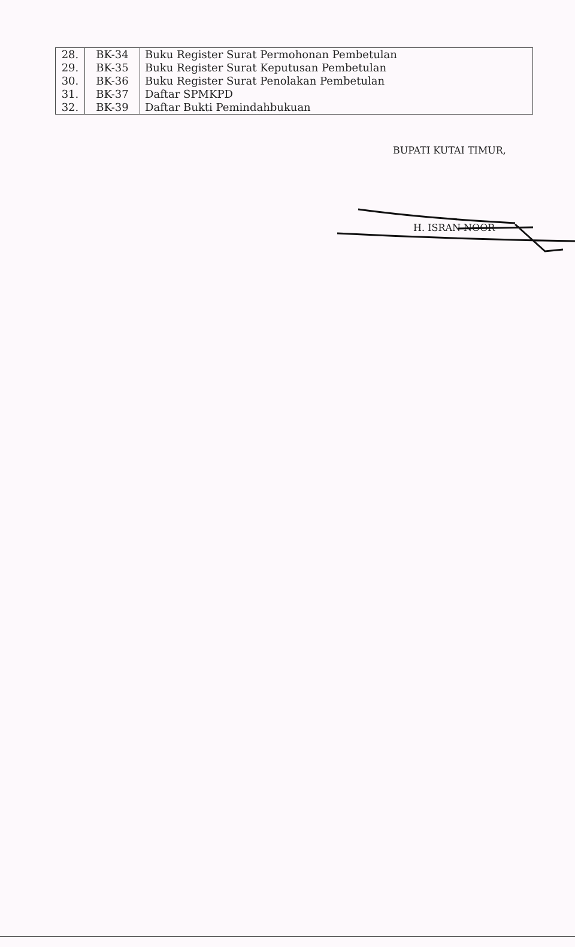| 28. | BK-34 | Buku Register Surat Permohonan Pembetulan |
| 29. | BK-35 | Buku Register Surat Keputusan Pembetulan |
| 30. | BK-36 | Buku Register Surat Penolakan Pembetulan |
| 31. | BK-37 | Daftar SPMKPD |
| 32. | BK-39 | Daftar Bukti Pemindahbukuan |
BUPATI KUTAI TIMUR,
H. ISRAN NOOR